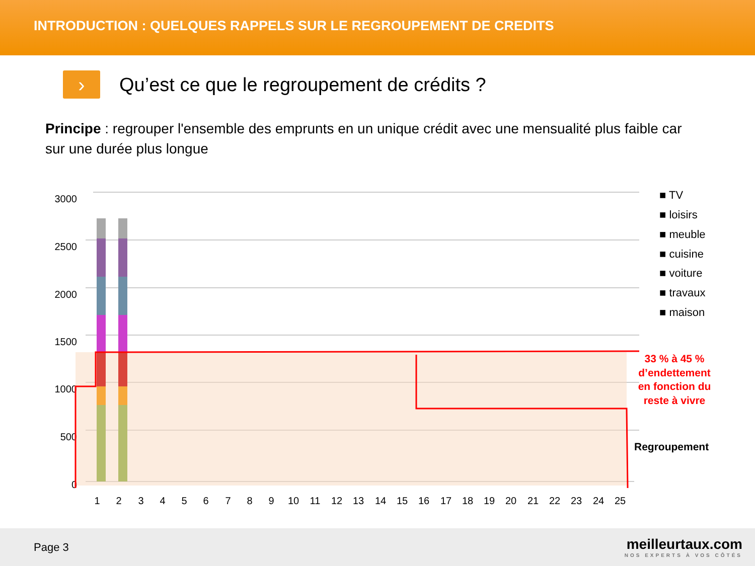INTRODUCTION : QUELQUES RAPPELS SUR LE REGROUPEMENT DE CREDITS
›
Qu’est ce que le regroupement de crédits ?
Principe : regrouper l'ensemble des emprunts en un unique crédit avec une mensualité plus faible car sur une durée plus longue
3000
2500
2000
1500
1000
500
0
1
2
3
4
5
6
7
8
9
10
11
12
13
14
15
16
17
18
19
20
21
22
23
24
25
■ TV
■ loisirs
■ meuble
■ cuisine
■ voiture
■ travaux
■ maison
33 % à 45 %
d’endettement
en fonction du
reste à vivre
Regroupement
Page 3
meilleurtaux.com
NOS EXPERTS À VOS CÔTÉS